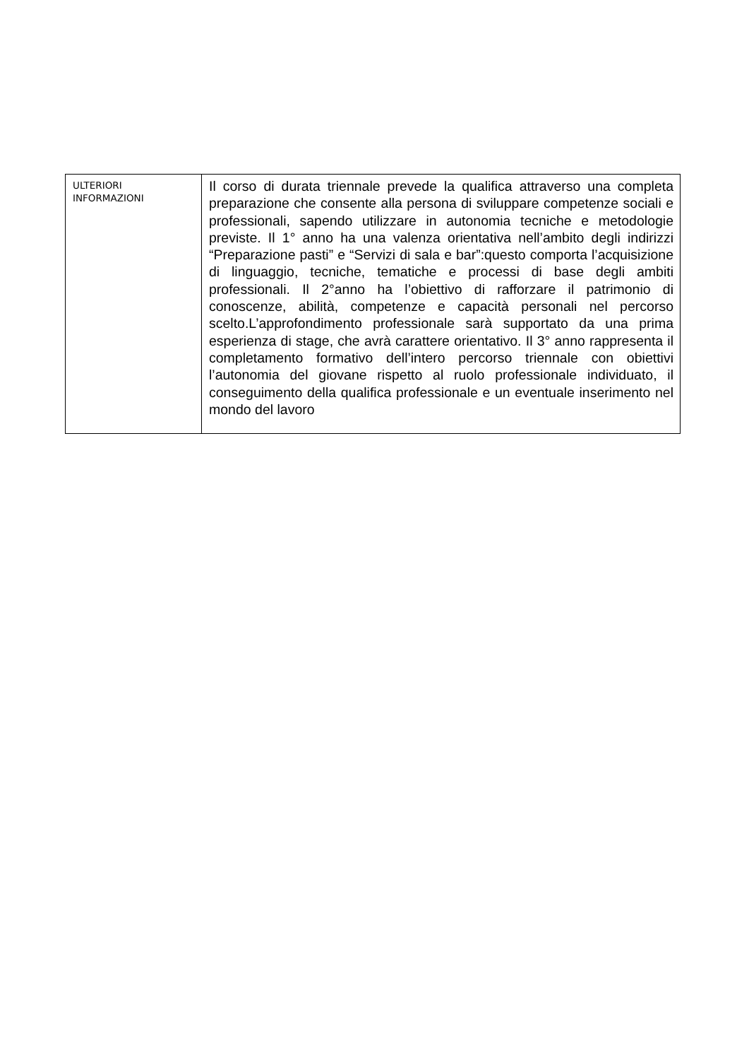| ULTERIORI INFORMAZIONI | Il corso di durata triennale prevede la qualifica attraverso una completa preparazione che consente alla persona di sviluppare competenze sociali e professionali, sapendo utilizzare in autonomia tecniche e metodologie previste. Il 1° anno ha una valenza orientativa nell’ambito degli indirizzi “Preparazione pasti” e “Servizi di sala e bar”:questo comporta l’acquisizione di linguaggio, tecniche, tematiche e processi di base degli ambiti professionali. Il 2°anno ha l’obiettivo di rafforzare il patrimonio di conoscenze, abilità, competenze e capacità personali nel percorso scelto.L’approfondimento professionale sarà supportato da una prima esperienza di stage, che avrà carattere orientativo. Il 3° anno rappresenta il completamento formativo dell’intero percorso triennale con obiettivi l’autonomia del giovane rispetto al ruolo professionale individuato, il conseguimento della qualifica professionale e un eventuale inserimento nel mondo del lavoro |